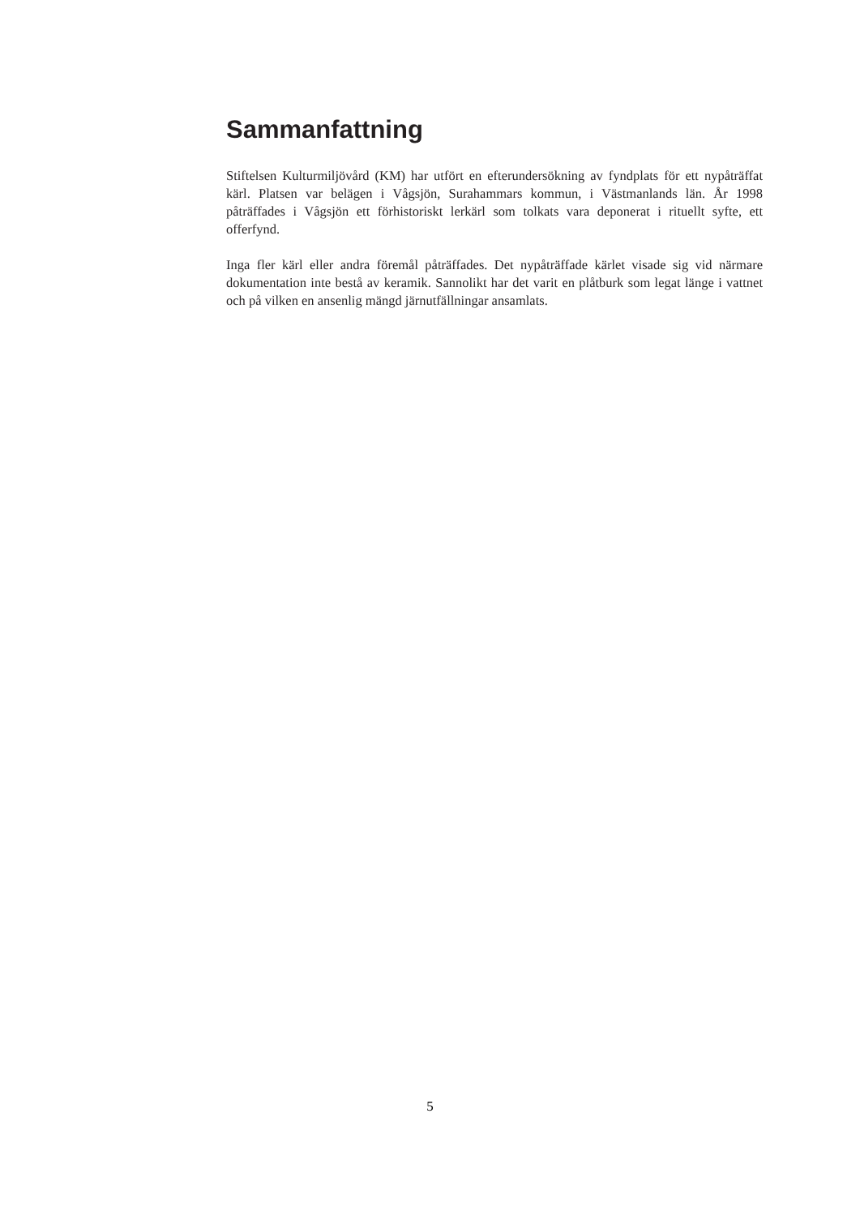Sammanfattning
Stiftelsen Kulturmiljövård (KM) har utfört en efterundersökning av fyndplats för ett nypåträffat kärl. Platsen var belägen i Vågsjön, Surahammars kommun, i Västmanlands län. År 1998 påträffades i Vågsjön ett förhistoriskt lerkärl som tolkats vara deponerat i rituellt syfte, ett offerfynd.
Inga fler kärl eller andra föremål påträffades. Det nypåträffade kärlet visade sig vid närmare dokumentation inte bestå av keramik. Sannolikt har det varit en plåtburk som legat länge i vattnet och på vilken en ansenlig mängd järnutfällningar ansamlats.
5